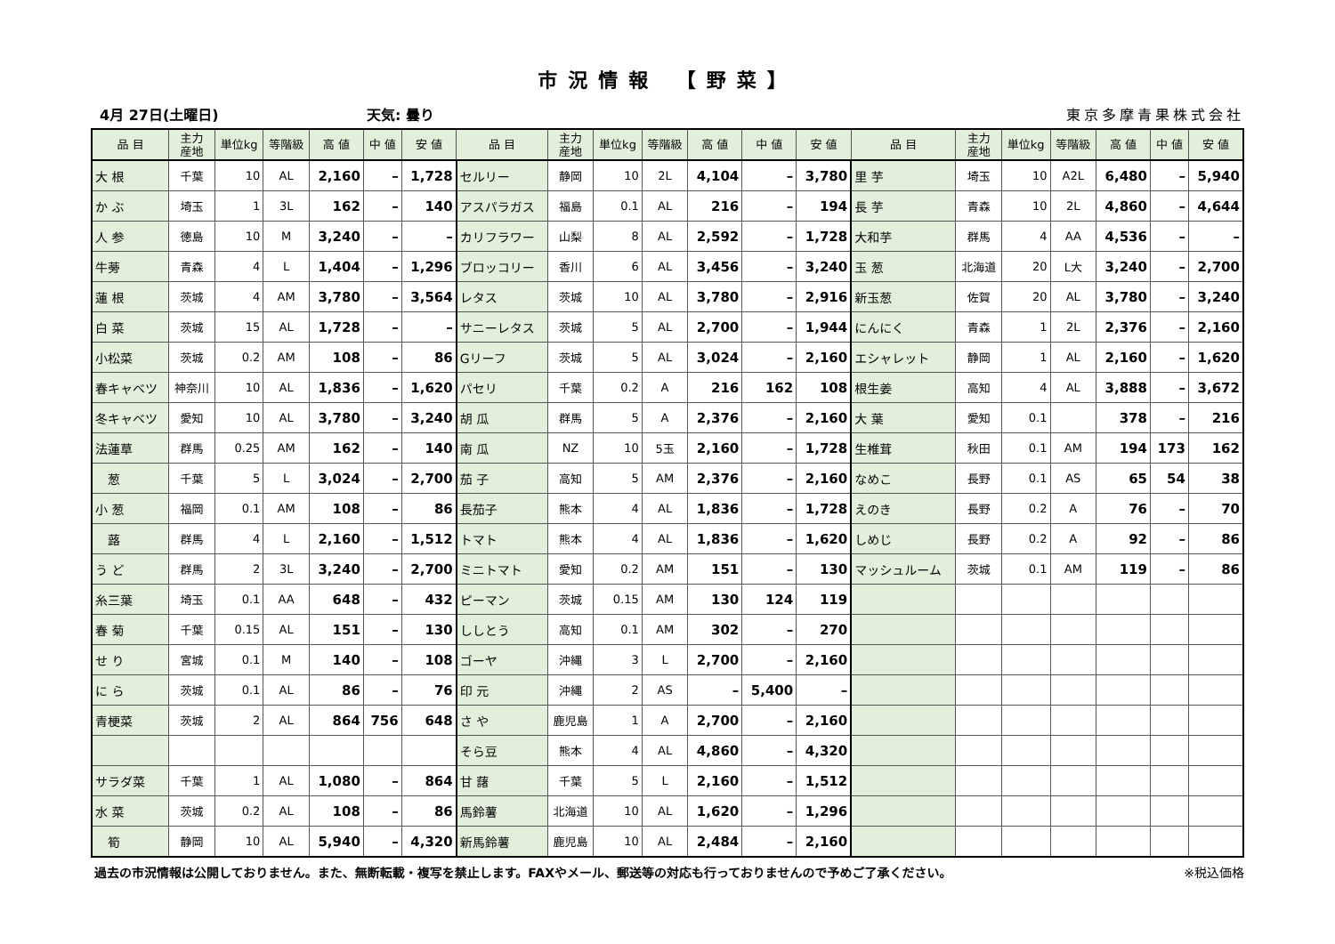市況情報 【野菜】
4月 27日(土曜日) 天気: 曇り 東京多摩青果株式会社
| 品 目 | 主力 産地 | 単位kg | 等階級 | 高 値 | 中 値 | 安 値 | 品 目 | 主力 産地 | 単位kg | 等階級 | 高 値 | 中 値 | 安 値 | 品 目 | 主力 産地 | 単位kg | 等階級 | 高 値 | 中 値 | 安 値 |
| --- | --- | --- | --- | --- | --- | --- | --- | --- | --- | --- | --- | --- | --- | --- | --- | --- | --- | --- | --- | --- |
| 大 根 | 千葉 | 10 | AL | 2,160 | – | 1,728 | セルリー | 静岡 | 10 | 2L | 4,104 | – | 3,780 | 里 芋 | 埼玉 | 10 | A2L | 6,480 | – | 5,940 |
| か ぶ | 埼玉 | 1 | 3L | 162 | – | 140 | アスパラガス | 福島 | 0.1 | AL | 216 | – | 194 | 長 芋 | 青森 | 10 | 2L | 4,860 | – | 4,644 |
| 人 参 | 徳島 | 10 | M | 3,240 | – | – | カリフラワー | 山梨 | 8 | AL | 2,592 | – | 1,728 | 大和芋 | 群馬 | 4 | AA | 4,536 | – | – |
| 牛蒡 | 青森 | 4 | L | 1,404 | – | 1,296 | ブロッコリー | 香川 | 6 | AL | 3,456 | – | 3,240 | 玉 葱 | 北海道 | 20 | L大 | 3,240 | – | 2,700 |
| 蓮 根 | 茨城 | 4 | AM | 3,780 | – | 3,564 | レタス | 茨城 | 10 | AL | 3,780 | – | 2,916 | 新玉葱 | 佐賀 | 20 | AL | 3,780 | – | 3,240 |
| 白 菜 | 茨城 | 15 | AL | 1,728 | – | – | サニーレタス | 茨城 | 5 | AL | 2,700 | – | 1,944 | にんにく | 青森 | 1 | 2L | 2,376 | – | 2,160 |
| 小松菜 | 茨城 | 0.2 | AM | 108 | – | 86 | Gリーフ | 茨城 | 5 | AL | 3,024 | – | 2,160 | エシャレット | 静岡 | 1 | AL | 2,160 | – | 1,620 |
| 春キャベツ | 神奈川 | 10 | AL | 1,836 | – | 1,620 | パセリ | 千葉 | 0.2 | A | 216 | 162 | 108 | 根生姜 | 高知 | 4 | AL | 3,888 | – | 3,672 |
| 冬キャベツ | 愛知 | 10 | AL | 3,780 | – | 3,240 | 胡 瓜 | 群馬 | 5 | A | 2,376 | – | 2,160 | 大 葉 | 愛知 | 0.1 | | 378 | – | 216 |
| 法蓮草 | 群馬 | 0.25 | AM | 162 | – | 140 | 南 瓜 | NZ | 10 | 5玉 | 2,160 | – | 1,728 | 生椎茸 | 秋田 | 0.1 | AM | 194 | 173 | 162 |
| 葱 | 千葉 | 5 | L | 3,024 | – | 2,700 | 茄 子 | 高知 | 5 | AM | 2,376 | – | 2,160 | なめこ | 長野 | 0.1 | AS | 65 | 54 | 38 |
| 小 葱 | 福岡 | 0.1 | AM | 108 | – | 86 | 長茄子 | 熊本 | 4 | AL | 1,836 | – | 1,728 | えのき | 長野 | 0.2 | A | 76 | – | 70 |
| 蕗 | 群馬 | 4 | L | 2,160 | – | 1,512 | トマト | 熊本 | 4 | AL | 1,836 | – | 1,620 | しめじ | 長野 | 0.2 | A | 92 | – | 86 |
| う ど | 群馬 | 2 | 3L | 3,240 | – | 2,700 | ミニトマト | 愛知 | 0.2 | AM | 151 | – | 130 | マッシュルーム | 茨城 | 0.1 | AM | 119 | – | 86 |
| 糸三葉 | 埼玉 | 0.1 | AA | 648 | – | 432 | ピーマン | 茨城 | 0.15 | AM | 130 | 124 | 119 | | | | | | | |
| 春 菊 | 千葉 | 0.15 | AL | 151 | – | 130 | ししとう | 高知 | 0.1 | AM | 302 | – | 270 | | | | | | | |
| せ り | 宮城 | 0.1 | M | 140 | – | 108 | ゴーヤ | 沖縄 | 3 | L | 2,700 | – | 2,160 | | | | | | | |
| に ら | 茨城 | 0.1 | AL | 86 | – | 76 | 印 元 | 沖縄 | 2 | AS | – | 5,400 | – | | | | | | | |
| 青梗菜 | 茨城 | 2 | AL | 864 | 756 | 648 | さ や | 鹿児島 | 1 | A | 2,700 | – | 2,160 | | | | | | | |
| | | | | | | | そら豆 | 熊本 | 4 | AL | 4,860 | – | 4,320 | | | | | | | |
| サラダ菜 | 千葉 | 1 | AL | 1,080 | – | 864 | 甘 藷 | 千葉 | 5 | L | 2,160 | – | 1,512 | | | | | | | |
| 水 菜 | 茨城 | 0.2 | AL | 108 | – | 86 | 馬鈴薯 | 北海道 | 10 | AL | 1,620 | – | 1,296 | | | | | | | |
| 筍 | 静岡 | 10 | AL | 5,940 | – | 4,320 | 新馬鈴薯 | 鹿児島 | 10 | AL | 2,484 | – | 2,160 | | | | | | | |
過去の市況情報は公開しておりません。また、無断転載・複写を禁止します。FAXやメール、郵送等の対応も行っておりませんので予めご了承ください。 ※税込価格